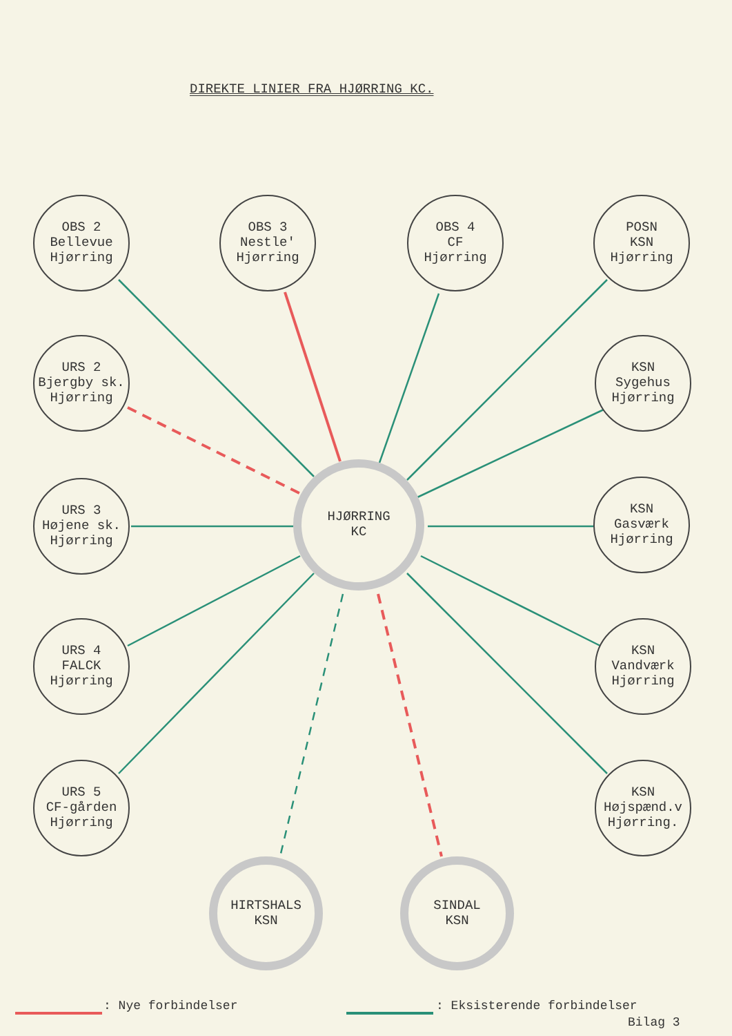DIREKTE LINIER FRA HJØRRING KC.
OBS 2
Bellevue
Hjørring
OBS 3
Nestle'
Hjørring
OBS 4
CF
Hjørring
POSN
KSN
Hjørring
URS 2
Bjergby sk.
Hjørring
KSN
Sygehus
Hjørring
URS 3
Højene sk.
Hjørring
HJØRRING
KC
KSN
Gasværk
Hjørring
URS 4
FALCK
Hjørring
KSN
Vandværk
Hjørring
URS 5
CF-gården
Hjørring
KSN
Højspænd.v
Hjørring.
HIRTSHALS
KSN
SINDAL
KSN
: Nye forbindelser : Eksisterende forbindelser
Bilag 3